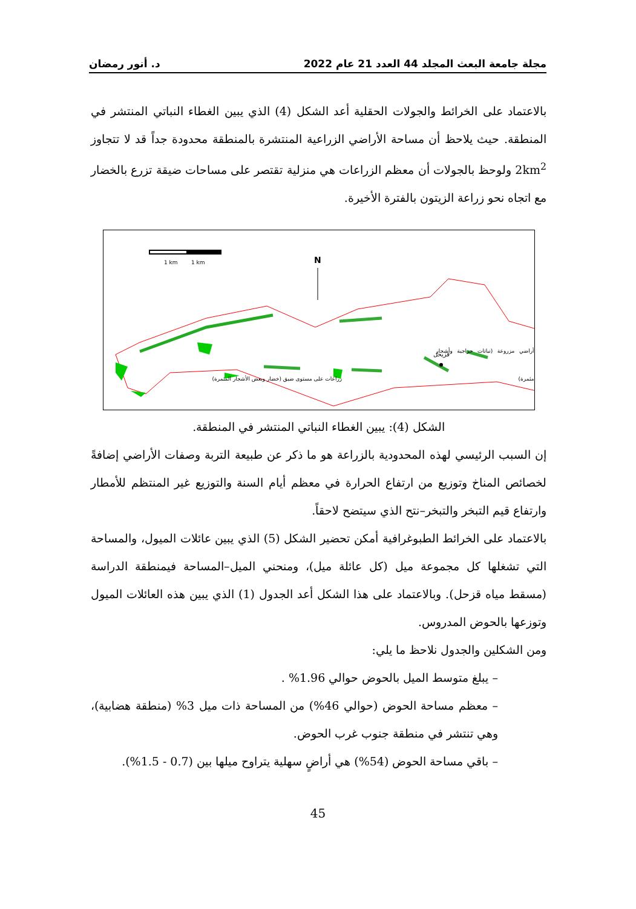مجلة جامعة البعث المجلد 44 العدد 21 عام 2022 د. أنور رمضان
بالاعتماد على الخرائط والجولات الحقلية أعد الشكل (4) الذي يبين الغطاء النباتي المنتشر في المنطقة. حيث يلاحظ أن مساحة الأراضي الزراعية المنتشرة بالمنطقة محدودة جداً قد لا تتجاوز 2km<sup>2</sup> ولوحظ بالجولات أن معظم الزراعات هي منزلية تقتصر على مساحات ضيقة تزرع بالخضار مع اتجاه نحو زراعة الزيتون بالفترة الأخيرة.
1 km
1 km
N
قزيحل
أراضي مزروعة (نباتات حراجية وأشجار مثمرة) زراعات على مستوى ضيق (خضار وبعض الأشجار المثمرة)
الشكل (4): يبين الغطاء النباتي المنتشر في المنطقة.
إن السبب الرئيسي لهذه المحدودية بالزراعة هو ما ذكر عن طبيعة التربة وصفات الأراضي إضافةً لخصائص المناخ وتوزيع من ارتفاع الحرارة في معظم أيام السنة والتوزيع غير المنتظم للأمطار وارتفاع قيم التبخر والتبخر–نتح الذي سيتضح لاحقاً.
بالاعتماد على الخرائط الطبوغرافية أمكن تحضير الشكل (5) الذي يبين عائلات الميول، والمساحة التي تشغلها كل مجموعة ميل (كل عائلة ميل)، ومنحني الميل–المساحة فيمنطقة الدراسة (مسقط مياه قزحل). وبالاعتماد على هذا الشكل أعد الجدول (1) الذي يبين هذه العائلات الميول وتوزعها بالحوض المدروس.
ومن الشكلين والجدول نلاحظ ما يلي:
– يبلغ متوسط الميل بالحوض حوالي 1.96% .
– معظم مساحة الحوض (حوالي 46%) من المساحة ذات ميل 3% (منطقة هضابية)، وهي تنتشر في منطقة جنوب غرب الحوض.
– باقي مساحة الحوض (54%) هي أراضٍ سهلية يتراوح ميلها بين (0.7 - 1.5%).
45